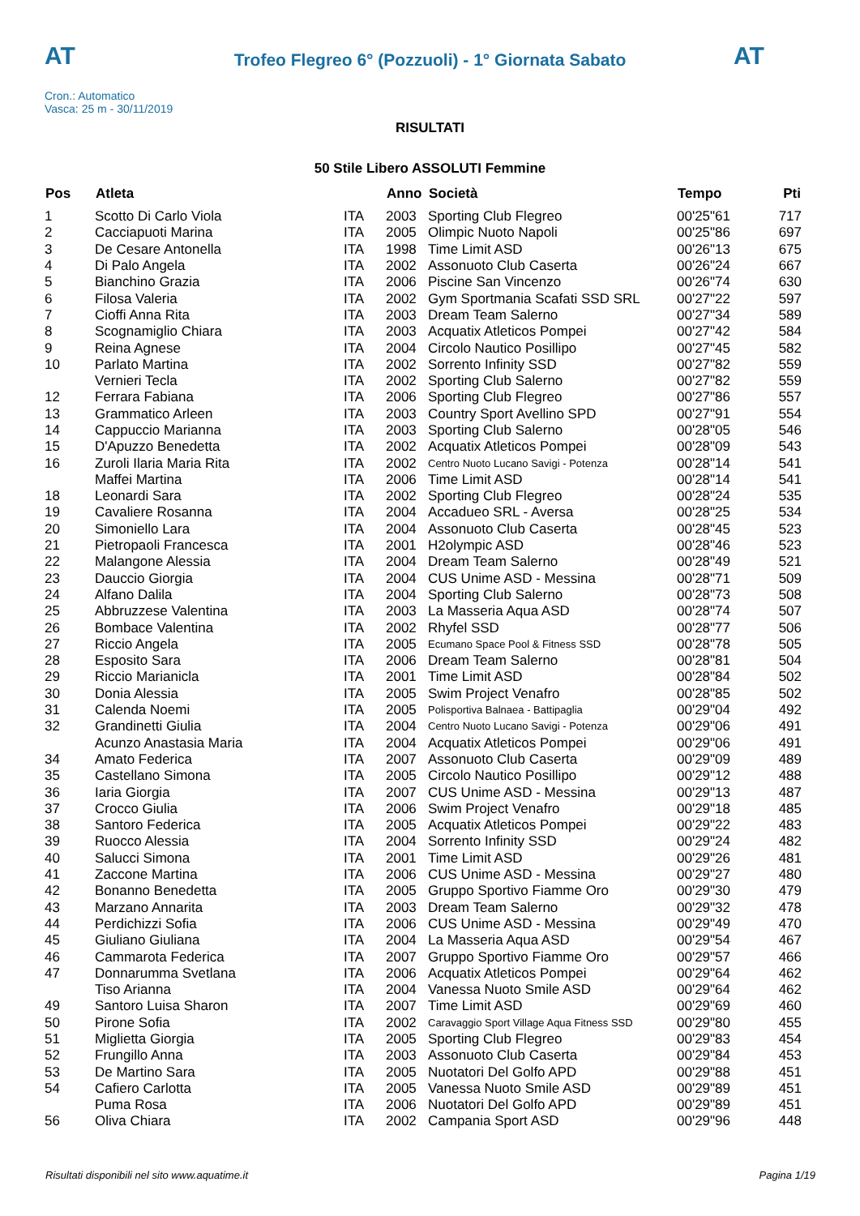AT
Trofeo Flegreo 6° (Pozzuoli) - 1° Giornata Sabato AT
Cron.: Automatico
Vasca: 25 m - 30/11/2019
RISULTATI
50 Stile Libero ASSOLUTI Femmine
| Pos | Atleta | | Anno | Società | Tempo | Pti |
| --- | --- | --- | --- | --- | --- | --- |
| 1 | Scotto Di Carlo Viola | ITA | 2003 | Sporting Club Flegreo | 00'25"61 | 717 |
| 2 | Cacciapuoti Marina | ITA | 2005 | Olimpic Nuoto Napoli | 00'25"86 | 697 |
| 3 | De Cesare Antonella | ITA | 1998 | Time Limit ASD | 00'26"13 | 675 |
| 4 | Di Palo Angela | ITA | 2002 | Assonuoto Club Caserta | 00'26"24 | 667 |
| 5 | Bianchino Grazia | ITA | 2006 | Piscine San Vincenzo | 00'26"74 | 630 |
| 6 | Filosa Valeria | ITA | 2002 | Gym Sportmania Scafati SSD SRL | 00'27"22 | 597 |
| 7 | Cioffi Anna Rita | ITA | 2003 | Dream Team Salerno | 00'27"34 | 589 |
| 8 | Scognamiglio Chiara | ITA | 2003 | Acquatix Atleticos Pompei | 00'27"42 | 584 |
| 9 | Reina Agnese | ITA | 2004 | Circolo Nautico Posillipo | 00'27"45 | 582 |
| 10 | Parlato Martina | ITA | 2002 | Sorrento Infinity SSD | 00'27"82 | 559 |
| | Vernieri Tecla | ITA | 2002 | Sporting Club Salerno | 00'27"82 | 559 |
| 12 | Ferrara Fabiana | ITA | 2006 | Sporting Club Flegreo | 00'27"86 | 557 |
| 13 | Grammatico Arleen | ITA | 2003 | Country Sport Avellino SPD | 00'27"91 | 554 |
| 14 | Cappuccio Marianna | ITA | 2003 | Sporting Club Salerno | 00'28"05 | 546 |
| 15 | D'Apuzzo Benedetta | ITA | 2002 | Acquatix Atleticos Pompei | 00'28"09 | 543 |
| 16 | Zuroli Ilaria Maria Rita | ITA | 2002 | Centro Nuoto Lucano Savigi - Potenza | 00'28"14 | 541 |
| | Maffei Martina | ITA | 2006 | Time Limit ASD | 00'28"14 | 541 |
| 18 | Leonardi Sara | ITA | 2002 | Sporting Club Flegreo | 00'28"24 | 535 |
| 19 | Cavaliere Rosanna | ITA | 2004 | Accadueo SRL - Aversa | 00'28"25 | 534 |
| 20 | Simoniello Lara | ITA | 2004 | Assonuoto Club Caserta | 00'28"45 | 523 |
| 21 | Pietropaoli Francesca | ITA | 2001 | H2olympic ASD | 00'28"46 | 523 |
| 22 | Malangone Alessia | ITA | 2004 | Dream Team Salerno | 00'28"49 | 521 |
| 23 | Dauccio Giorgia | ITA | 2004 | CUS Unime ASD - Messina | 00'28"71 | 509 |
| 24 | Alfano Dalila | ITA | 2004 | Sporting Club Salerno | 00'28"73 | 508 |
| 25 | Abbruzzese Valentina | ITA | 2003 | La Masseria Aqua ASD | 00'28"74 | 507 |
| 26 | Bombace Valentina | ITA | 2002 | Rhyfel SSD | 00'28"77 | 506 |
| 27 | Riccio Angela | ITA | 2005 | Ecumano Space Pool & Fitness SSD | 00'28"78 | 505 |
| 28 | Esposito Sara | ITA | 2006 | Dream Team Salerno | 00'28"81 | 504 |
| 29 | Riccio Marianicla | ITA | 2001 | Time Limit ASD | 00'28"84 | 502 |
| 30 | Donia Alessia | ITA | 2005 | Swim Project Venafro | 00'28"85 | 502 |
| 31 | Calenda Noemi | ITA | 2005 | Polisportiva Balnaea - Battipaglia | 00'29"04 | 492 |
| 32 | Grandinetti Giulia | ITA | 2004 | Centro Nuoto Lucano Savigi - Potenza | 00'29"06 | 491 |
| | Acunzo Anastasia Maria | ITA | 2004 | Acquatix Atleticos Pompei | 00'29"06 | 491 |
| 34 | Amato Federica | ITA | 2007 | Assonuoto Club Caserta | 00'29"09 | 489 |
| 35 | Castellano Simona | ITA | 2005 | Circolo Nautico Posillipo | 00'29"12 | 488 |
| 36 | Iaria Giorgia | ITA | 2007 | CUS Unime ASD - Messina | 00'29"13 | 487 |
| 37 | Crocco Giulia | ITA | 2006 | Swim Project Venafro | 00'29"18 | 485 |
| 38 | Santoro Federica | ITA | 2005 | Acquatix Atleticos Pompei | 00'29"22 | 483 |
| 39 | Ruocco Alessia | ITA | 2004 | Sorrento Infinity SSD | 00'29"24 | 482 |
| 40 | Salucci Simona | ITA | 2001 | Time Limit ASD | 00'29"26 | 481 |
| 41 | Zaccone Martina | ITA | 2006 | CUS Unime ASD - Messina | 00'29"27 | 480 |
| 42 | Bonanno Benedetta | ITA | 2005 | Gruppo Sportivo Fiamme Oro | 00'29"30 | 479 |
| 43 | Marzano Annarita | ITA | 2003 | Dream Team Salerno | 00'29"32 | 478 |
| 44 | Perdichizzi Sofia | ITA | 2006 | CUS Unime ASD - Messina | 00'29"49 | 470 |
| 45 | Giuliano Giuliana | ITA | 2004 | La Masseria Aqua ASD | 00'29"54 | 467 |
| 46 | Cammarota Federica | ITA | 2007 | Gruppo Sportivo Fiamme Oro | 00'29"57 | 466 |
| 47 | Donnarumma Svetlana | ITA | 2006 | Acquatix Atleticos Pompei | 00'29"64 | 462 |
| | Tiso Arianna | ITA | 2004 | Vanessa Nuoto Smile ASD | 00'29"64 | 462 |
| 49 | Santoro Luisa Sharon | ITA | 2007 | Time Limit ASD | 00'29"69 | 460 |
| 50 | Pirone Sofia | ITA | 2002 | Caravaggio Sport Village Aqua Fitness SSD | 00'29"80 | 455 |
| 51 | Miglietta Giorgia | ITA | 2005 | Sporting Club Flegreo | 00'29"83 | 454 |
| 52 | Frungillo Anna | ITA | 2003 | Assonuoto Club Caserta | 00'29"84 | 453 |
| 53 | De Martino Sara | ITA | 2005 | Nuotatori Del Golfo APD | 00'29"88 | 451 |
| 54 | Cafiero Carlotta | ITA | 2005 | Vanessa Nuoto Smile ASD | 00'29"89 | 451 |
| | Puma Rosa | ITA | 2006 | Nuotatori Del Golfo APD | 00'29"89 | 451 |
| 56 | Oliva Chiara | ITA | 2002 | Campania Sport ASD | 00'29"96 | 448 |
Risultati disponibili nel sito www.aquatime.it
Pagina 1/19